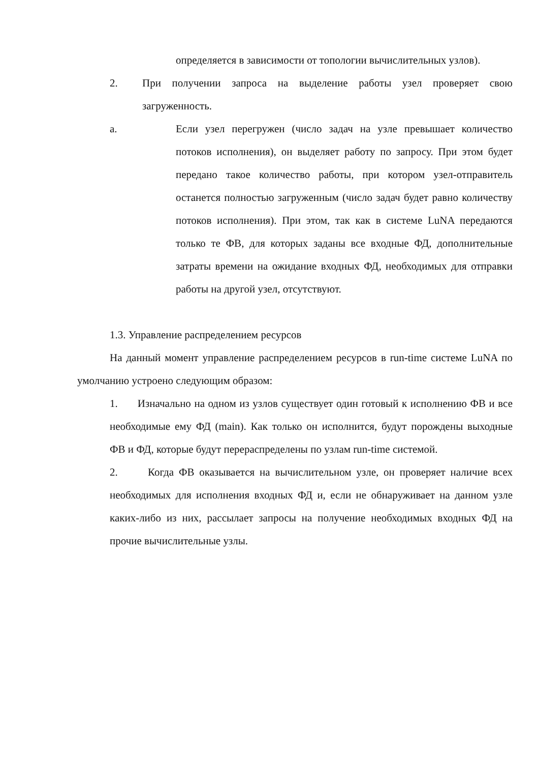определяется в зависимости от топологии вычислительных узлов).
2. При получении запроса на выделение работы узел проверяет свою загруженность.
a. Если узел перегружен (число задач на узле превышает количество потоков исполнения), он выделяет работу по запросу. При этом будет передано такое количество работы, при котором узел-отправитель останется полностью загруженным (число задач будет равно количеству потоков исполнения). При этом, так как в системе LuNA передаются только те ФВ, для которых заданы все входные ФД, дополнительные затраты времени на ожидание входных ФД, необходимых для отправки работы на другой узел, отсутствуют.
1.3. Управление распределением ресурсов
На данный момент управление распределением ресурсов в run-time системе LuNA по умолчанию устроено следующим образом:
1. Изначально на одном из узлов существует один готовый к исполнению ФВ и все необходимые ему ФД (main). Как только он исполнится, будут порождены выходные ФВ и ФД, которые будут перераспределены по узлам run-time системой.
2. Когда ФВ оказывается на вычислительном узле, он проверяет наличие всех необходимых для исполнения входных ФД и, если не обнаруживает на данном узле каких-либо из них, рассылает запросы на получение необходимых входных ФД на прочие вычислительные узлы.